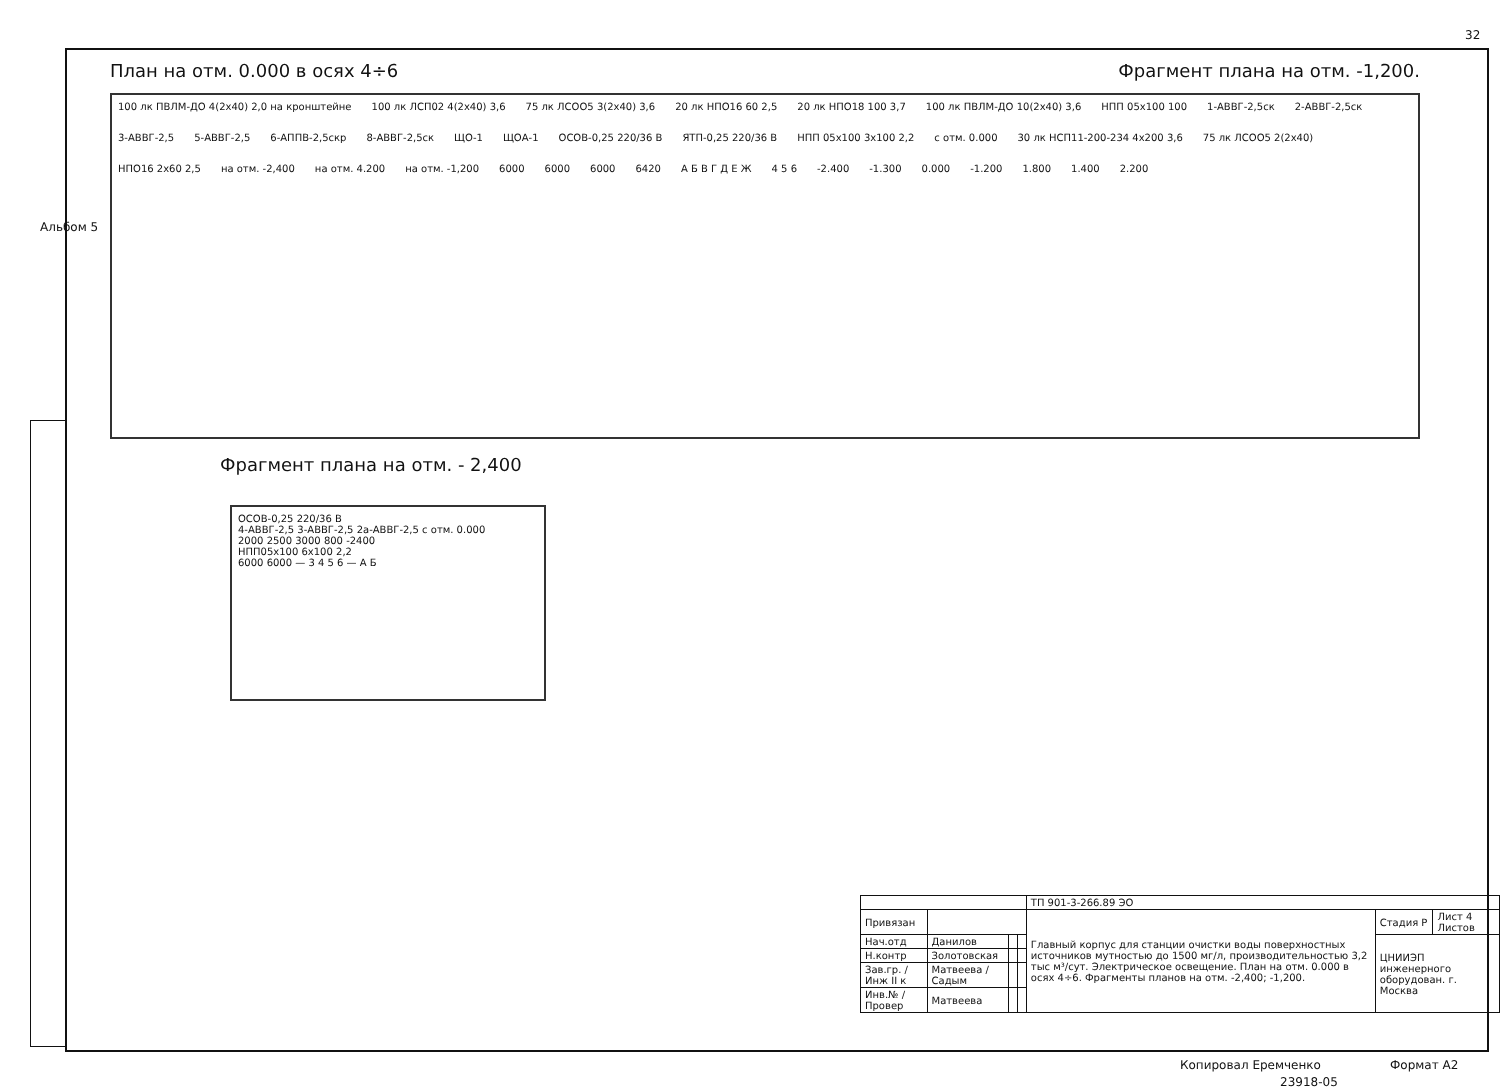32
Альбом 5
План на отм. 0.000 в осях 4÷6 Фрагмент плана на отм. -1,200.
100 лк ПВЛМ-ДО 4(2х40) 2,0 на кронштейне 100 лк ЛСП02 4(2х40) 3,6 75 лк ЛСОО5 3(2х40) 3,6 20 лк НПО16 60 2,5 20 лк НПО18 100 3,7 100 лк ПВЛМ-ДО 10(2х40) 3,6 НПП 05х100 100 1-АВВГ-2,5ск 2-АВВГ-2,5ск 3-АВВГ-2,5 5-АВВГ-2,5 6-АППВ-2,5скр 8-АВВГ-2,5ск ЩО-1 ЩОА-1 ОСОВ-0,25 220/36 В ЯТП-0,25 220/36 В НПП 05х100 3х100 2,2 с отм. 0.000 30 лк НСП11-200-234 4х200 3,6 75 лк ЛСОО5 2(2х40) НПО16 2х60 2,5 на отм. -2,400 на отм. 4.200 на отм. -1,200 6000 6000 6000 6420 А Б В Г Д Е Ж 4 5 6 -2.400 -1.300 0.000 -1.200 1.800 1.400 2.200
Фрагмент плана на отм. - 2,400
ОСОВ-0,25 220/36 В
4-АВВГ-2,5 3-АВВГ-2,5 2а-АВВГ-2,5 с отм. 0.000
2000 2500 3000 800 -2400
НПП05х100 6х100 2,2
6000 6000 — 3 4 5 6 — А Б
| | | | | ТП 901-3-266.89 ЭО | | |
| Привязан | | | | Главный корпус для станции очистки воды поверхностных источников мутностью до 1500 мг/л, производительностью 3,2 тыс м³/сут. Электрическое освещение. План на отм. 0.000 в осях 4÷6. Фрагменты планов на отм. -2,400; -1,200. | Стадия Р | Лист 4 Листов |
| Нач.отд | Данилов | | | | ЦНИИЭП инженерного оборудован. г. Москва | |
| Н.контр | Золотовская | | | | | |
| Зав.гр. / Инж II к | Матвеева / Садым | | | | | |
| Инв.№ / Провер | Матвеева | | | | | |
Копировал Еремченко Формат А2
23918-05